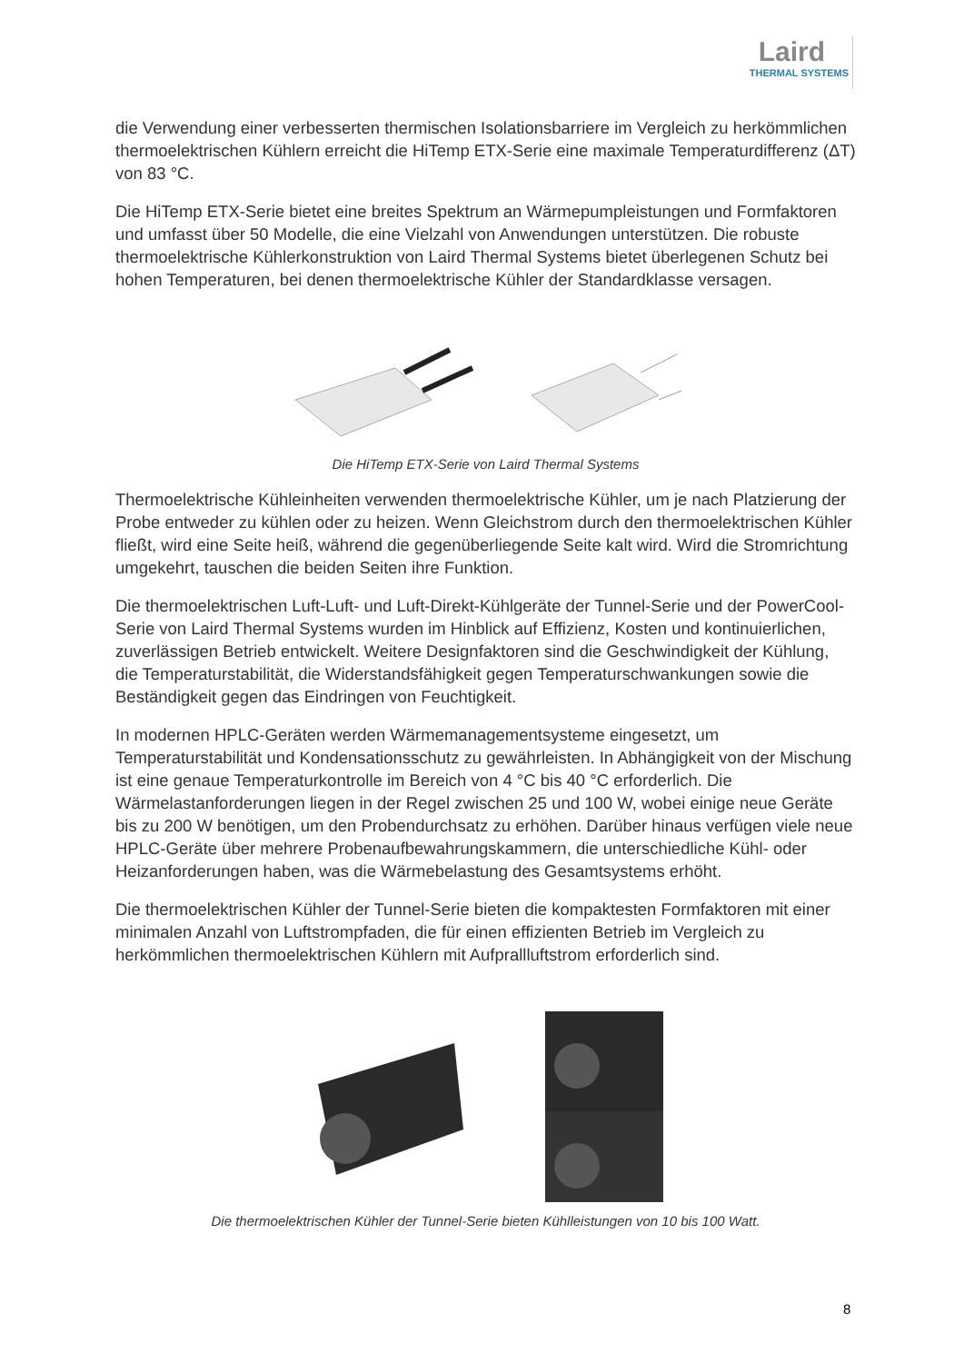Laird
THERMAL SYSTEMS
die Verwendung einer verbesserten thermischen Isolationsbarriere im Vergleich zu herkömmlichen thermoelektrischen Kühlern erreicht die HiTemp ETX-Serie eine maximale Temperaturdifferenz (ΔT) von 83 °C.
Die HiTemp ETX-Serie bietet eine breites Spektrum an Wärmepumpleistungen und Formfaktoren und umfasst über 50 Modelle, die eine Vielzahl von Anwendungen unterstützen. Die robuste thermoelektrische Kühlerkonstruktion von Laird Thermal Systems bietet überlegenen Schutz bei hohen Temperaturen, bei denen thermoelektrische Kühler der Standardklasse versagen.
Die HiTemp ETX-Serie von Laird Thermal Systems
Thermoelektrische Kühleinheiten verwenden thermoelektrische Kühler, um je nach Platzierung der Probe entweder zu kühlen oder zu heizen. Wenn Gleichstrom durch den thermoelektrischen Kühler fließt, wird eine Seite heiß, während die gegenüberliegende Seite kalt wird. Wird die Stromrichtung umgekehrt, tauschen die beiden Seiten ihre Funktion.
Die thermoelektrischen Luft-Luft- und Luft-Direkt-Kühlgeräte der Tunnel-Serie und der PowerCool-Serie von Laird Thermal Systems wurden im Hinblick auf Effizienz, Kosten und kontinuierlichen, zuverlässigen Betrieb entwickelt. Weitere Designfaktoren sind die Geschwindigkeit der Kühlung, die Temperaturstabilität, die Widerstandsfähigkeit gegen Temperaturschwankungen sowie die Beständigkeit gegen das Eindringen von Feuchtigkeit.
In modernen HPLC-Geräten werden Wärmemanagementsysteme eingesetzt, um Temperaturstabilität und Kondensationsschutz zu gewährleisten. In Abhängigkeit von der Mischung ist eine genaue Temperaturkontrolle im Bereich von 4 °C bis 40 °C erforderlich. Die Wärmelastanforderungen liegen in der Regel zwischen 25 und 100 W, wobei einige neue Geräte bis zu 200 W benötigen, um den Probendurchsatz zu erhöhen. Darüber hinaus verfügen viele neue HPLC-Geräte über mehrere Probenaufbewahrungskammern, die unterschiedliche Kühl- oder Heizanforderungen haben, was die Wärmebelastung des Gesamtsystems erhöht.
Die thermoelektrischen Kühler der Tunnel-Serie bieten die kompaktesten Formfaktoren mit einer minimalen Anzahl von Luftstrompfaden, die für einen effizienten Betrieb im Vergleich zu herkömmlichen thermoelektrischen Kühlern mit Aufprallluftstrom erforderlich sind.
Die thermoelektrischen Kühler der Tunnel-Serie bieten Kühlleistungen von 10 bis 100 Watt.
8